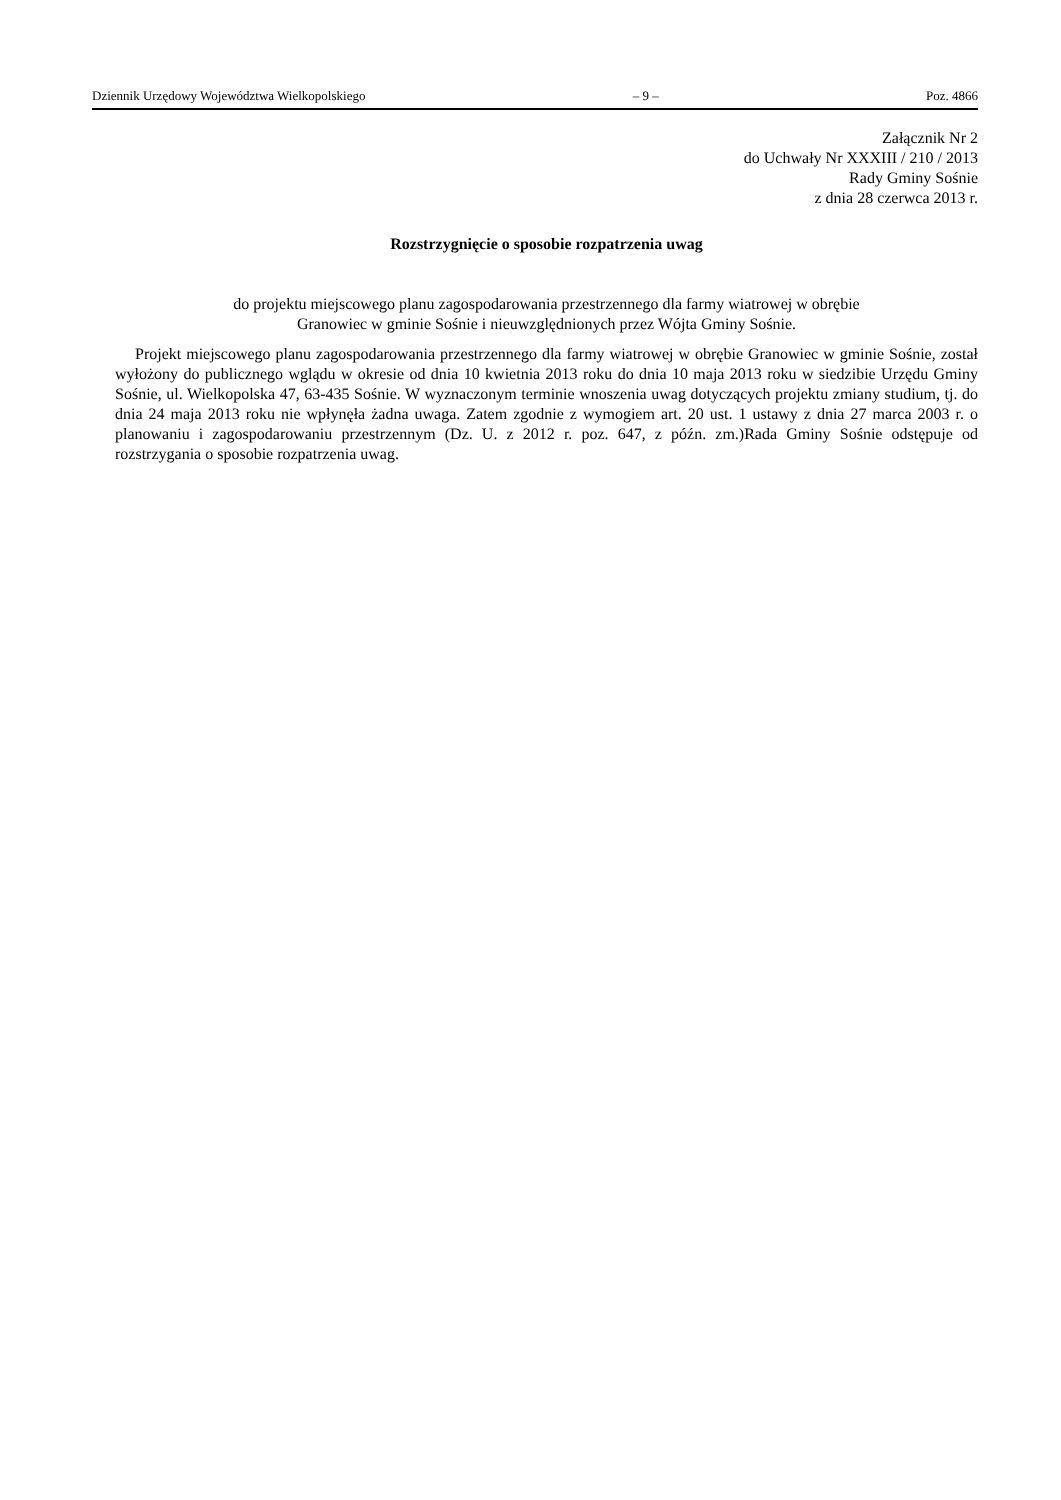Dziennik Urzędowy Województwa Wielkopolskiego – 9 – Poz. 4866
Załącznik Nr 2
do Uchwały Nr XXXIII / 210 / 2013
Rady Gminy Sośnie
z dnia 28 czerwca 2013 r.
Rozstrzygnięcie o sposobie rozpatrzenia uwag
do projektu miejscowego planu zagospodarowania przestrzennego dla farmy wiatrowej w obrębie
Granowiec w gminie Sośnie i nieuwzględnionych przez Wójta Gminy Sośnie.
Projekt miejscowego planu zagospodarowania przestrzennego dla farmy wiatrowej w obrębie Granowiec w gminie Sośnie, został wyłożony do publicznego wglądu w okresie od dnia 10 kwietnia 2013 roku do dnia 10 maja 2013 roku w siedzibie Urzędu Gminy Sośnie, ul. Wielkopolska 47, 63-435 Sośnie. W wyznaczonym terminie wnoszenia uwag dotyczących projektu zmiany studium, tj. do dnia 24 maja 2013 roku nie wpłynęła żadna uwaga. Zatem zgodnie z wymogiem art. 20 ust. 1 ustawy z dnia 27 marca 2003 r. o planowaniu i zagospodarowaniu przestrzennym (Dz. U. z 2012 r. poz. 647, z późn. zm.)Rada Gminy Sośnie odstępuje od rozstrzygania o sposobie rozpatrzenia uwag.